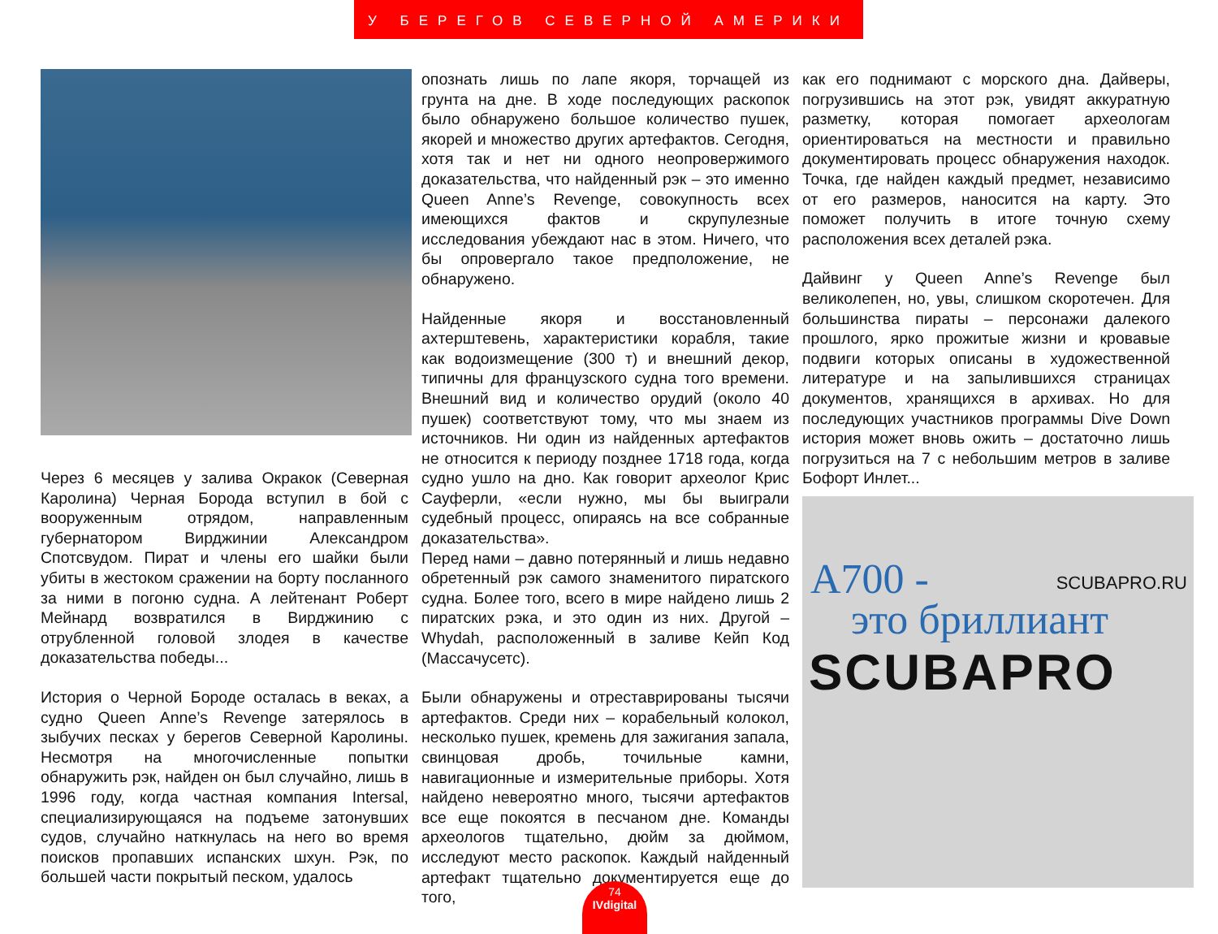У БЕРЕГОВ СЕВЕРНОЙ АМЕРИКИ
Через 6 месяцев у залива Окракок (Северная Каролина) Черная Борода вступил в бой с вооруженным отрядом, направленным губернатором Вирджинии Александром Спотсвудом. Пират и члены его шайки были убиты в жестоком сражении на борту посланного за ними в погоню судна. А лейтенант Роберт Мейнард возвратился в Вирджинию с отрубленной головой злодея в качестве доказательства победы...
История о Черной Бороде осталась в веках, а судно Queen Anne’s Revenge затерялось в зыбучих песках у берегов Северной Каролины. Несмотря на многочисленные попытки обнаружить рэк, найден он был случайно, лишь в 1996 году, когда частная компания Intersal, специализирующаяся на подъеме затонувших судов, случайно наткнулась на него во время поисков пропавших испанских шхун. Рэк, по большей части покрытый песком, удалось
опознать лишь по лапе якоря, торчащей из грунта на дне. В ходе последующих раскопок было обнаружено большое количество пушек, якорей и множество других артефактов. Сегодня, хотя так и нет ни одного неопровержимого доказательства, что найденный рэк – это именно Queen Anne’s Revenge, совокупность всех имеющихся фактов и скрупулезные исследования убеждают нас в этом. Ничего, что бы опровергало такое предположение, не обнаружено.
Найденные якоря и восстановленный ахтерштевень, характеристики корабля, такие как водоизмещение (300 т) и внешний декор, типичны для французского судна того времени. Внешний вид и количество орудий (около 40 пушек) соответствуют тому, что мы знаем из источников. Ни один из найденных артефактов не относится к периоду позднее 1718 года, когда судно ушло на дно. Как говорит археолог Крис Сауферли, «если нужно, мы бы выиграли судебный процесс, опираясь на все собранные доказательства».
Перед нами – давно потерянный и лишь недавно обретенный рэк самого знаменитого пиратского судна. Более того, всего в мире найдено лишь 2 пиратских рэка, и это один из них. Другой – Whydah, расположенный в заливе Кейп Код (Массачусетс).
Были обнаружены и отреставрированы тысячи артефактов. Среди них – корабельный колокол, несколько пушек, кремень для зажигания запала, свинцовая дробь, точильные камни, навигационные и измерительные приборы. Хотя найдено невероятно много, тысячи артефактов все еще покоятся в песчаном дне. Команды археологов тщательно, дюйм за дюймом, исследуют место раскопок. Каждый найденный артефакт тщательно документируется еще до того,
как его поднимают с морского дна. Дайверы, погрузившись на этот рэк, увидят аккуратную разметку, которая помогает археологам ориентироваться на местности и правильно документировать процесс обнаружения находок. Точка, где найден каждый предмет, независимо от его размеров, наносится на карту. Это поможет получить в итоге точную схему расположения всех деталей рэка.
Дайвинг у Queen Anne’s Revenge был великолепен, но, увы, слишком скоротечен. Для большинства пираты – персонажи далекого прошлого, ярко прожитые жизни и кровавые подвиги которых описаны в художественной литературе и на запылившихся страницах документов, хранящихся в архивах. Но для последующих участников программы Dive Down история может вновь ожить – достаточно лишь погрузиться на 7 с небольшим метров в заливе Бофорт Инлет...
A700 - SCUBAPRO.RU
это бриллиант
SCUBAPRO
74
IVdigital